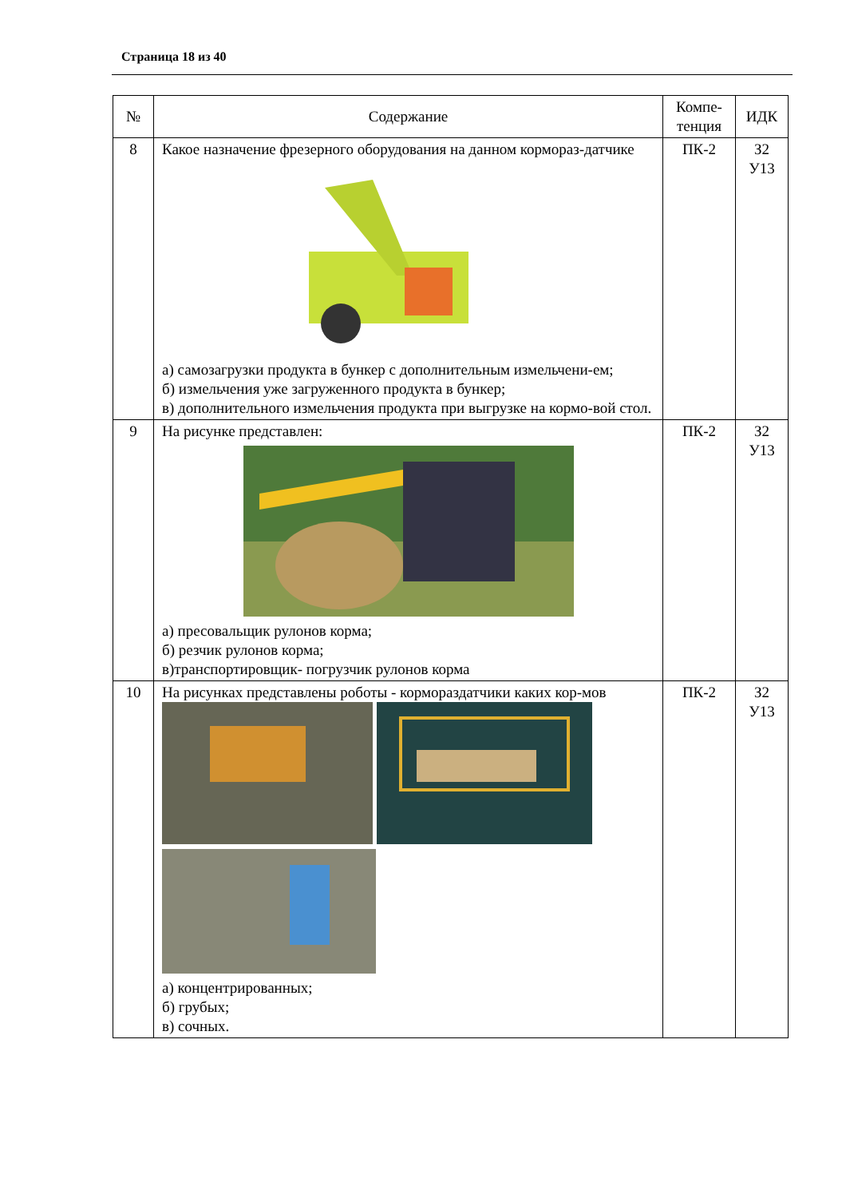Страница 18 из 40
| № | Содержание | Компе-тенция | ИДК |
| --- | --- | --- | --- |
| 8 | Какое назначение фрезерного оборудования на данном кормораз-датчике а) самозагрузки продукта в бункер с дополнительным измельчени-ем; б) измельчения уже загруженного продукта в бункер; в) дополнительного измельчения продукта при выгрузке на кормо-вой стол. | ПК-2 | З2 У13 |
| 9 | На рисунке представлен: а) пресовальщик рулонов корма; б) резчик рулонов корма; в)транспортировщик- погрузчик рулонов корма | ПК-2 | З2 У13 |
| 10 | На рисунках представлены роботы - кормораздатчики каких кор-мов а) концентрированных; б) грубых; в) сочных. | ПК-2 | З2 У13 |